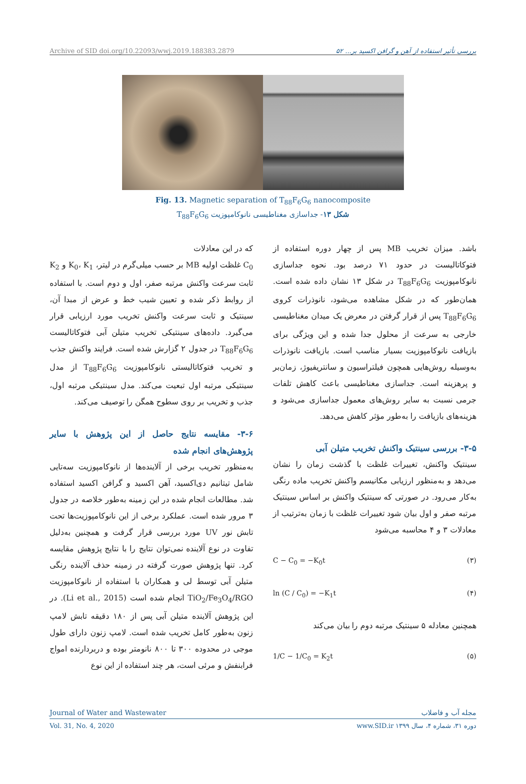Archive of SID doi.org/10.22093/wwj.2019.188383.2879 بررسی تأثیر استفاده از آهن و گرافن اکسید بر... ۵۲
Fig. 13. Magnetic separation of T<sub>88</sub>F<sub>6</sub>G<sub>6</sub> nanocomposite
شکل ۱۳- جداسازی مغناطیسی نانوکامپوزیت T<sub>88</sub>F<sub>6</sub>G<sub>6</sub>
باشد. میزان تخریب MB پس از چهار دوره استفاده از فتوکاتالیست در حدود ۷۱ درصد بود. نحوه جداسازی نانوکامپوزیت T<sub>88</sub>F<sub>6</sub>G<sub>6</sub> در شکل ۱۳ نشان داده شده است. همان‌طور که در شکل مشاهده می‌شود، نانوذرات کروی T<sub>88</sub>F<sub>6</sub>G<sub>6</sub> پس از قرار گرفتن در معرض یک میدان مغناطیسی خارجی به سرعت از محلول جدا شده و این ویژگی برای بازیافت نانوکامپوزیت بسیار مناسب است. بازیافت نانوذرات به‌وسیله روش‌هایی همچون فیلتراسیون و سانتریفیوژ، زمان‌بر و پرهزینه است. جداسازی مغناطیسی باعث کاهش تلفات جرمی نسبت به سایر روش‌های معمول جداسازی می‌شود و هزینه‌های بازیافت را به‌طور مؤثر کاهش می‌دهد.
۳-۵- بررسی سینتیک واکنش تخریب متیلن آبی
سینتیک واکنش، تغییرات غلظت با گذشت زمان را نشان می‌دهد و به‌منظور ارزیابی مکانیسم واکنش تخریب ماده رنگی به‌کار می‌رود. در صورتی که سینتیک واکنش بر اساس سینتیک مرتبه صفر و اول بیان شود تغییرات غلظت با زمان به‌ترتیب از معادلات ۳ و ۴ محاسبه می‌شود
C − C<sub>0</sub> = −K<sub>0</sub>t (۳)
ln (C / C<sub>0</sub>) = −K<sub>1</sub>t (۴)
همچنین معادله ۵ سینتیک مرتبه دوم را بیان می‌کند
1/C − 1/C<sub>0</sub> = K<sub>2</sub>t (۵)
که در این معادلات
C<sub>0</sub> غلظت اولیه MB بر حسب میلی‌گرم در لیتر، K<sub>0</sub>، K<sub>1</sub> و K<sub>2</sub> ثابت سرعت واکنش مرتبه صفر، اول و دوم است. با استفاده از روابط ذکر شده و تعیین شیب خط و عرض از مبدا آن، سینتیک و ثابت سرعت واکنش تخریب مورد ارزیابی قرار می‌گیرد. داده‌های سینتیکی تخریب متیلن آبی فتوکاتالیست T<sub>88</sub>F<sub>6</sub>G<sub>6</sub> در جدول ۲ گزارش شده است. فرایند واکنش جذب و تخریب فتوکاتالیستی نانوکامپوزیت T<sub>88</sub>F<sub>6</sub>G<sub>6</sub> از مدل سینتیکی مرتبه اول تبعیت می‌کند. مدل سینتیکی مرتبه اول، جذب و تخریب بر روی سطوح همگن را توصیف می‌کند.
۳-۶- مقایسه نتایج حاصل از این پژوهش با سایر پژوهش‌های انجام شده
به‌منظور تخریب برخی از آلاینده‌ها از نانوکامپوزیت سه‌تایی شامل تیتانیم دی‌اکسید، آهن اکسید و گرافن اکسید استفاده شد. مطالعات انجام شده در این زمینه به‌طور خلاصه در جدول ۳ مرور شده است. عملکرد برخی از این نانوکامپوزیت‌ها تحت تابش نور UV مورد بررسی قرار گرفت و همچنین به‌دلیل تفاوت در نوع آلاینده نمی‌توان نتایج را با نتایج پژوهش مقایسه کرد. تنها پژوهش صورت گرفته در زمینه حذف آلاینده رنگی متیلن آبی توسط لی و همکاران با استفاده از نانوکامپوزیت TiO<sub>2</sub>/Fe<sub>3</sub>O<sub>4</sub>/RGO انجام شده است (Li et al., 2015). در این پژوهش آلاینده متیلن آبی پس از ۱۸۰ دقیقه تابش لامپ زنون به‌طور کامل تخریب شده است. لامپ زنون دارای طول موجی در محدوده ۳۰۰ تا ۸۰۰ نانومتر بوده و دربردارنده امواج فرابنفش و مرئی است، هر چند استفاده از این نوع
Journal of Water and Wastewater مجله آب و فاضلاب
Vol. 31, No. 4, 2020 دوره ۳۱، شماره ۴، سال ۱۳۹۹ www.SID.ir